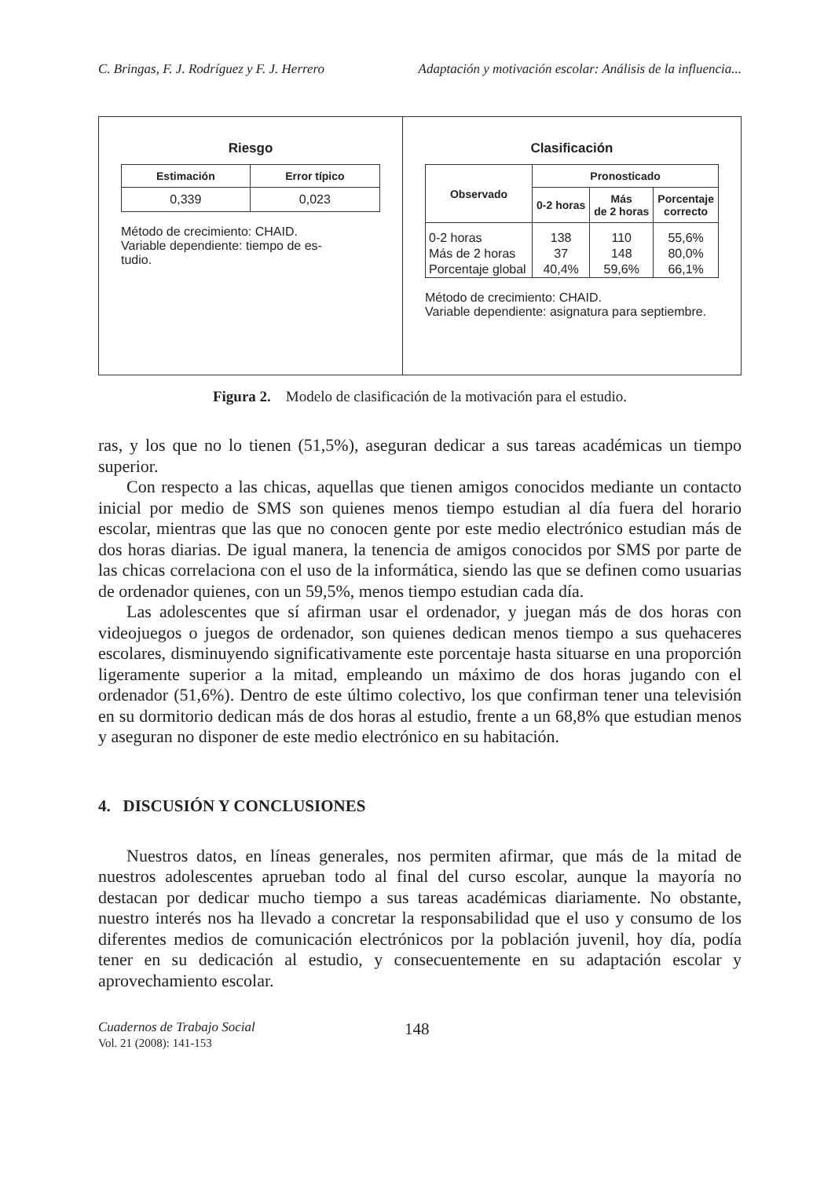C. Bringas, F. J. Rodríguez y F. J. Herrero Adaptación y motivación escolar: Análisis de la influencia...
Riesgo
| Estimación | Error típico |
| --- | --- |
| 0,339 | 0,023 |
Método de crecimiento: CHAID.
Variable dependiente: tiempo de es-
tudio.
Clasificación
| Observado | Pronosticado | | |
| --- | --- | --- | --- |
| | 0-2 horas | Más de 2 horas | Porcentaje correcto |
| 0-2 horas | 138 | 110 | 55,6% |
| Más de 2 horas | 37 | 148 | 80,0% |
| Porcentaje global | 40,4% | 59,6% | 66,1% |
Método de crecimiento: CHAID.
Variable dependiente: asignatura para septiembre.
Figura 2. Modelo de clasificación de la motivación para el estudio.
ras, y los que no lo tienen (51,5%), aseguran dedicar a sus tareas académicas un tiempo superior.
Con respecto a las chicas, aquellas que tienen amigos conocidos mediante un contacto inicial por medio de SMS son quienes menos tiempo estudian al día fuera del horario escolar, mientras que las que no conocen gente por este medio electrónico estudian más de dos horas diarias. De igual manera, la tenencia de amigos conocidos por SMS por parte de las chicas correlaciona con el uso de la informática, siendo las que se definen como usuarias de ordenador quienes, con un 59,5%, menos tiempo estudian cada día.
Las adolescentes que sí afirman usar el ordenador, y juegan más de dos horas con videojuegos o juegos de ordenador, son quienes dedican menos tiempo a sus quehaceres escolares, disminuyendo significativamente este porcentaje hasta situarse en una proporción ligeramente superior a la mitad, empleando un máximo de dos horas jugando con el ordenador (51,6%). Dentro de este último colectivo, los que confirman tener una televisión en su dormitorio dedican más de dos horas al estudio, frente a un 68,8% que estudian menos y aseguran no disponer de este medio electrónico en su habitación.
4. DISCUSIÓN Y CONCLUSIONES
Nuestros datos, en líneas generales, nos permiten afirmar, que más de la mitad de nuestros adolescentes aprueban todo al final del curso escolar, aunque la mayoría no destacan por dedicar mucho tiempo a sus tareas académicas diariamente. No obstante, nuestro interés nos ha llevado a concretar la responsabilidad que el uso y consumo de los diferentes medios de comunicación electrónicos por la población juvenil, hoy día, podía tener en su dedicación al estudio, y consecuentemente en su adaptación escolar y aprovechamiento escolar.
Cuadernos de Trabajo Social
Vol. 21 (2008): 141-153
148